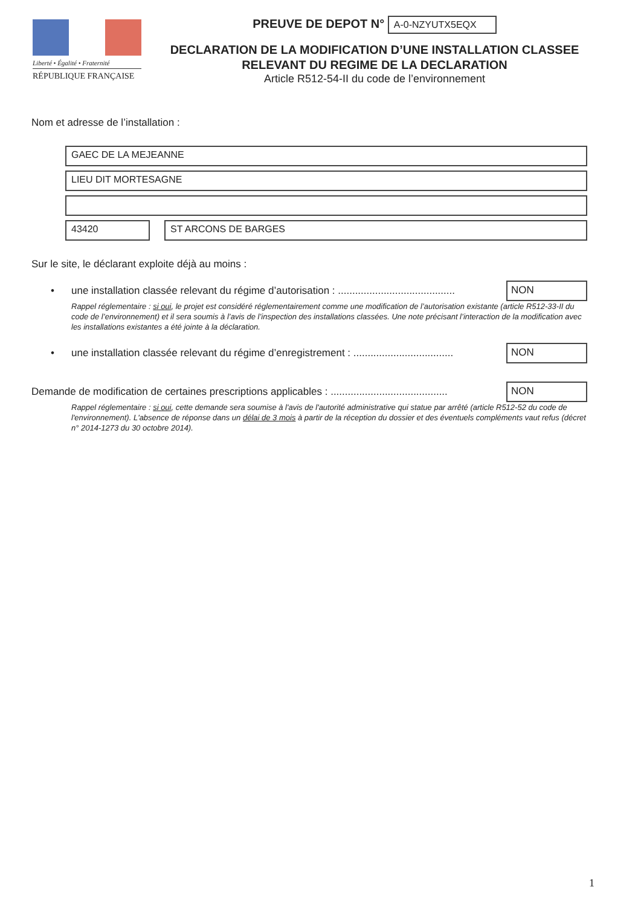Liberté • Égalité • Fraternité
RÉPUBLIQUE FRANÇAISE
PREUVE DE DEPOT N° A-0-NZYUTX5EQX
DECLARATION DE LA MODIFICATION D’UNE INSTALLATION CLASSEE
RELEVANT DU REGIME DE LA DECLARATION
Article R512-54-II du code de l’environnement
Nom et adresse de l’installation :
GAEC DE LA MEJEANNE
LIEU DIT MORTESAGNE
43420 ST ARCONS DE BARGES
Sur le site, le déclarant exploite déjà au moins :
• une installation classée relevant du régime d’autorisation : .........................................
NON
Rappel réglementaire : si oui, le projet est considéré réglementairement comme une modification de l’autorisation existante (article R512-33-II du code de l’environnement) et il sera soumis à l’avis de l’inspection des installations classées. Une note précisant l’interaction de la modification avec les installations existantes a été jointe à la déclaration.
• une installation classée relevant du régime d’enregistrement : ...................................
NON
Demande de modification de certaines prescriptions applicables : .........................................
NON
Rappel réglementaire : si oui, cette demande sera soumise à l'avis de l'autorité administrative qui statue par arrêté (article R512-52 du code de l'environnement). L'absence de réponse dans un délai de 3 mois à partir de la réception du dossier et des éventuels compléments vaut refus (décret n° 2014-1273 du 30 octobre 2014).
1